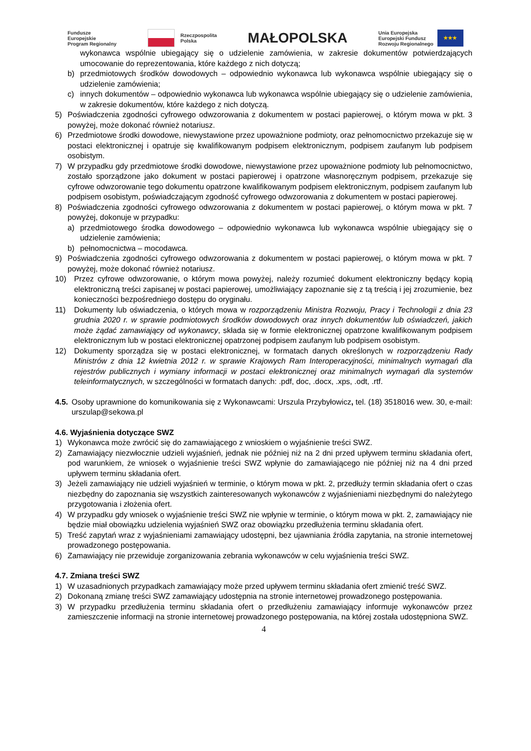Fundusze
Europejskie
Program Regionalny
Rzeczpospolita
Polska
MAŁOPOLSKA
Unia Europejska
Europejski Fundusz
Rozwoju Regionalnego
★★★
wykonawca wspólnie ubiegający się o udzielenie zamówienia, w zakresie dokumentów potwierdzających umocowanie do reprezentowania, które każdego z nich dotyczą;
b) przedmiotowych środków dowodowych – odpowiednio wykonawca lub wykonawca wspólnie ubiegający się o udzielenie zamówienia;
c) innych dokumentów – odpowiednio wykonawca lub wykonawca wspólnie ubiegający się o udzielenie zamówienia, w zakresie dokumentów, które każdego z nich dotyczą.
5) Poświadczenia zgodności cyfrowego odwzorowania z dokumentem w postaci papierowej, o którym mowa w pkt. 3 powyżej, może dokonać również notariusz.
6) Przedmiotowe środki dowodowe, niewystawione przez upoważnione podmioty, oraz pełnomocnictwo przekazuje się w postaci elektronicznej i opatruje się kwalifikowanym podpisem elektronicznym, podpisem zaufanym lub podpisem osobistym.
7) W przypadku gdy przedmiotowe środki dowodowe, niewystawione przez upoważnione podmioty lub pełnomocnictwo, zostało sporządzone jako dokument w postaci papierowej i opatrzone własnoręcznym podpisem, przekazuje się cyfrowe odwzorowanie tego dokumentu opatrzone kwalifikowanym podpisem elektronicznym, podpisem zaufanym lub podpisem osobistym, poświadczającym zgodność cyfrowego odwzorowania z dokumentem w postaci papierowej.
8) Poświadczenia zgodności cyfrowego odwzorowania z dokumentem w postaci papierowej, o którym mowa w pkt. 7 powyżej, dokonuje w przypadku:
a) przedmiotowego środka dowodowego – odpowiednio wykonawca lub wykonawca wspólnie ubiegający się o udzielenie zamówienia;
b) pełnomocnictwa – mocodawca.
9) Poświadczenia zgodności cyfrowego odwzorowania z dokumentem w postaci papierowej, o którym mowa w pkt. 7 powyżej, może dokonać również notariusz.
10) Przez cyfrowe odwzorowanie, o którym mowa powyżej, należy rozumieć dokument elektroniczny będący kopią elektroniczną treści zapisanej w postaci papierowej, umożliwiający zapoznanie się z tą treścią i jej zrozumienie, bez konieczności bezpośredniego dostępu do oryginału.
11) Dokumenty lub oświadczenia, o których mowa w rozporządzeniu Ministra Rozwoju, Pracy i Technologii z dnia 23 grudnia 2020 r. w sprawie podmiotowych środków dowodowych oraz innych dokumentów lub oświadczeń, jakich może żądać zamawiający od wykonawcy, składa się w formie elektronicznej opatrzone kwalifikowanym podpisem elektronicznym lub w postaci elektronicznej opatrzonej podpisem zaufanym lub podpisem osobistym.
12) Dokumenty sporządza się w postaci elektronicznej, w formatach danych określonych w rozporządzeniu Rady Ministrów z dnia 12 kwietnia 2012 r. w sprawie Krajowych Ram Interoperacyjności, minimalnych wymagań dla rejestrów publicznych i wymiany informacji w postaci elektronicznej oraz minimalnych wymagań dla systemów teleinformatycznych, w szczególności w formatach danych: .pdf, doc, .docx, .xps, .odt, .rtf.
4.5. Osoby uprawnione do komunikowania się z Wykonawcami: Urszula Przybyłowicz, tel. (18) 3518016 wew. 30, e-mail: urszulap@sekowa.pl
4.6. Wyjaśnienia dotyczące SWZ
1) Wykonawca może zwrócić się do zamawiającego z wnioskiem o wyjaśnienie treści SWZ.
2) Zamawiający niezwłocznie udzieli wyjaśnień, jednak nie później niż na 2 dni przed upływem terminu składania ofert, pod warunkiem, że wniosek o wyjaśnienie treści SWZ wpłynie do zamawiającego nie później niż na 4 dni przed upływem terminu składania ofert.
3) Jeżeli zamawiający nie udzieli wyjaśnień w terminie, o którym mowa w pkt. 2, przedłuży termin składania ofert o czas niezbędny do zapoznania się wszystkich zainteresowanych wykonawców z wyjaśnieniami niezbędnymi do należytego przygotowania i złożenia ofert.
4) W przypadku gdy wniosek o wyjaśnienie treści SWZ nie wpłynie w terminie, o którym mowa w pkt. 2, zamawiający nie będzie miał obowiązku udzielenia wyjaśnień SWZ oraz obowiązku przedłużenia terminu składania ofert.
5) Treść zapytań wraz z wyjaśnieniami zamawiający udostępni, bez ujawniania źródła zapytania, na stronie internetowej prowadzonego postępowania.
6) Zamawiający nie przewiduje zorganizowania zebrania wykonawców w celu wyjaśnienia treści SWZ.
4.7. Zmiana treści SWZ
1) W uzasadnionych przypadkach zamawiający może przed upływem terminu składania ofert zmienić treść SWZ.
2) Dokonaną zmianę treści SWZ zamawiający udostępnia na stronie internetowej prowadzonego postępowania.
3) W przypadku przedłużenia terminu składania ofert o przedłużeniu zamawiający informuje wykonawców przez zamieszczenie informacji na stronie internetowej prowadzonego postępowania, na której została udostępniona SWZ.
4